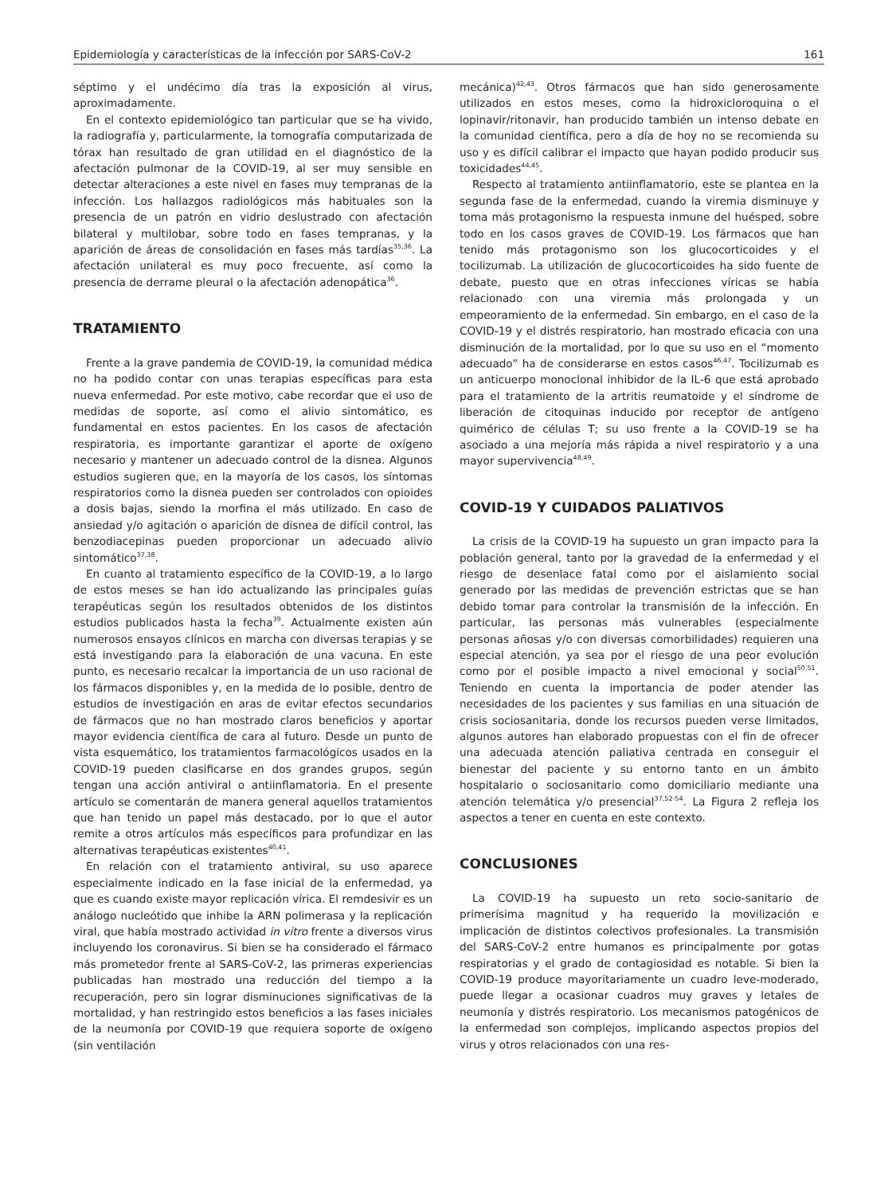Epidemiología y características de la infección por SARS-CoV-2 161
séptimo y el undécimo día tras la exposición al virus, aproximadamente.
En el contexto epidemiológico tan particular que se ha vivido, la radiografía y, particularmente, la tomografía computarizada de tórax han resultado de gran utilidad en el diagnóstico de la afectación pulmonar de la COVID-19, al ser muy sensible en detectar alteraciones a este nivel en fases muy tempranas de la infección. Los hallazgos radiológicos más habituales son la presencia de un patrón en vidrio deslustrado con afectación bilateral y multilobar, sobre todo en fases tempranas, y la aparición de áreas de consolidación en fases más tardías<sup>35,36</sup>. La afectación unilateral es muy poco frecuente, así como la presencia de derrame pleural o la afectación adenopática<sup>36</sup>.
TRATAMIENTO
Frente a la grave pandemia de COVID-19, la comunidad médica no ha podido contar con unas terapias específicas para esta nueva enfermedad. Por este motivo, cabe recordar que el uso de medidas de soporte, así como el alivio sintomático, es fundamental en estos pacientes. En los casos de afectación respiratoria, es importante garantizar el aporte de oxígeno necesario y mantener un adecuado control de la disnea. Algunos estudios sugieren que, en la mayoría de los casos, los síntomas respiratorios como la disnea pueden ser controlados con opioides a dosis bajas, siendo la morfina el más utilizado. En caso de ansiedad y/o agitación o aparición de disnea de difícil control, las benzodiacepinas pueden proporcionar un adecuado alivio sintomático<sup>37,38</sup>.
En cuanto al tratamiento específico de la COVID-19, a lo largo de estos meses se han ido actualizando las principales guías terapéuticas según los resultados obtenidos de los distintos estudios publicados hasta la fecha<sup>39</sup>. Actualmente existen aún numerosos ensayos clínicos en marcha con diversas terapias y se está investigando para la elaboración de una vacuna. En este punto, es necesario recalcar la importancia de un uso racional de los fármacos disponibles y, en la medida de lo posible, dentro de estudios de investigación en aras de evitar efectos secundarios de fármacos que no han mostrado claros beneficios y aportar mayor evidencia científica de cara al futuro. Desde un punto de vista esquemático, los tratamientos farmacológicos usados en la COVID-19 pueden clasificarse en dos grandes grupos, según tengan una acción antiviral o antiinflamatoria. En el presente artículo se comentarán de manera general aquellos tratamientos que han tenido un papel más destacado, por lo que el autor remite a otros artículos más específicos para profundizar en las alternativas terapéuticas existentes<sup>40,41</sup>.
En relación con el tratamiento antiviral, su uso aparece especialmente indicado en la fase inicial de la enfermedad, ya que es cuando existe mayor replicación vírica. El remdesivir es un análogo nucleótido que inhibe la ARN polimerasa y la replicación viral, que había mostrado actividad in vitro frente a diversos virus incluyendo los coronavirus. Si bien se ha considerado el fármaco más prometedor frente al SARS-CoV-2, las primeras experiencias publicadas han mostrado una reducción del tiempo a la recuperación, pero sin lograr disminuciones significativas de la mortalidad, y han restringido estos beneficios a las fases iniciales de la neumonía por COVID-19 que requiera soporte de oxígeno (sin ventilación
mecánica)<sup>42,43</sup>. Otros fármacos que han sido generosamente utilizados en estos meses, como la hidroxicloroquina o el lopinavir/ritonavir, han producido también un intenso debate en la comunidad científica, pero a día de hoy no se recomienda su uso y es difícil calibrar el impacto que hayan podido producir sus toxicidades<sup>44,45</sup>.
Respecto al tratamiento antiinflamatorio, este se plantea en la segunda fase de la enfermedad, cuando la viremia disminuye y toma más protagonismo la respuesta inmune del huésped, sobre todo en los casos graves de COVID-19. Los fármacos que han tenido más protagonismo son los glucocorticoides y el tocilizumab. La utilización de glucocorticoides ha sido fuente de debate, puesto que en otras infecciones víricas se había relacionado con una viremia más prolongada y un empeoramiento de la enfermedad. Sin embargo, en el caso de la COVID-19 y el distrés respiratorio, han mostrado eficacia con una disminución de la mortalidad, por lo que su uso en el “momento adecuado” ha de considerarse en estos casos<sup>46,47</sup>. Tocilizumab es un anticuerpo monoclonal inhibidor de la IL-6 que está aprobado para el tratamiento de la artritis reumatoide y el síndrome de liberación de citoquinas inducido por receptor de antígeno quimérico de células T; su uso frente a la COVID-19 se ha asociado a una mejoría más rápida a nivel respiratorio y a una mayor supervivencia<sup>48,49</sup>.
COVID-19 Y CUIDADOS PALIATIVOS
La crisis de la COVID-19 ha supuesto un gran impacto para la población general, tanto por la gravedad de la enfermedad y el riesgo de desenlace fatal como por el aislamiento social generado por las medidas de prevención estrictas que se han debido tomar para controlar la transmisión de la infección. En particular, las personas más vulnerables (especialmente personas añosas y/o con diversas comorbilidades) requieren una especial atención, ya sea por el riesgo de una peor evolución como por el posible impacto a nivel emocional y social<sup>50,51</sup>. Teniendo en cuenta la importancia de poder atender las necesidades de los pacientes y sus familias en una situación de crisis sociosanitaria, donde los recursos pueden verse limitados, algunos autores han elaborado propuestas con el fin de ofrecer una adecuada atención paliativa centrada en conseguir el bienestar del paciente y su entorno tanto en un ámbito hospitalario o sociosanitario como domiciliario mediante una atención telemática y/o presencial<sup>37,52-54</sup>. La Figura 2 refleja los aspectos a tener en cuenta en este contexto.
CONCLUSIONES
La COVID-19 ha supuesto un reto socio-sanitario de primerísima magnitud y ha requerido la movilización e implicación de distintos colectivos profesionales. La transmisión del SARS-CoV-2 entre humanos es principalmente por gotas respiratorias y el grado de contagiosidad es notable. Si bien la COVID-19 produce mayoritariamente un cuadro leve-moderado, puede llegar a ocasionar cuadros muy graves y letales de neumonía y distrés respiratorio. Los mecanismos patogénicos de la enfermedad son complejos, implicando aspectos propios del virus y otros relacionados con una res-